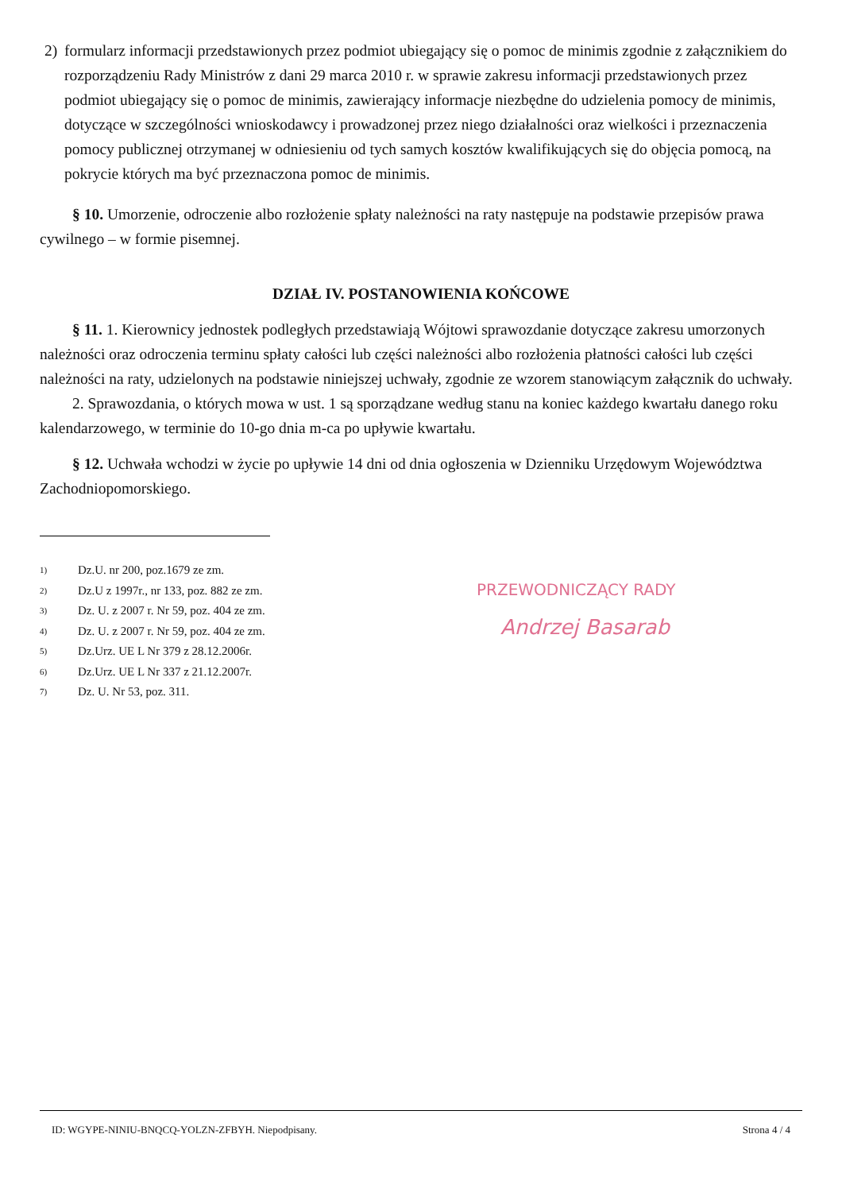2) formularz informacji przedstawionych przez podmiot ubiegający się o pomoc de minimis zgodnie z załącznikiem do rozporządzeniu Rady Ministrów z dani 29 marca 2010 r. w sprawie zakresu informacji przedstawionych przez podmiot ubiegający się o pomoc de minimis, zawierający informacje niezbędne do udzielenia pomocy de minimis, dotyczące w szczególności wnioskodawcy i prowadzonej przez niego działalności oraz wielkości i przeznaczenia pomocy publicznej otrzymanej w odniesieniu od tych samych kosztów kwalifikujących się do objęcia pomocą, na pokrycie których ma być przeznaczona pomoc de minimis.
§ 10. Umorzenie, odroczenie albo rozłożenie spłaty należności na raty następuje na podstawie przepisów prawa cywilnego – w formie pisemnej.
DZIAŁ IV. POSTANOWIENIA KOŃCOWE
§ 11. 1. Kierownicy jednostek podległych przedstawiają Wójtowi sprawozdanie dotyczące zakresu umorzonych należności oraz odroczenia terminu spłaty całości lub części należności albo rozłożenia płatności całości lub części należności na raty, udzielonych na podstawie niniejszej uchwały, zgodnie ze wzorem stanowiącym załącznik do uchwały.
2. Sprawozdania, o których mowa w ust. 1 są sporządzane według stanu na koniec każdego kwartału danego roku kalendarzowego, w terminie do 10-go dnia m-ca po upływie kwartału.
§ 12. Uchwała wchodzi w życie po upływie 14 dni od dnia ogłoszenia w Dzienniku Urzędowym Województwa Zachodniopomorskiego.
<sup>1)</sup> Dz.U. nr 200, poz.1679 ze zm.
<sup>2)</sup> Dz.U z 1997r., nr 133, poz. 882 ze zm.
<sup>3)</sup> Dz. U. z 2007 r. Nr 59, poz. 404 ze zm.
<sup>4)</sup> Dz. U. z 2007 r. Nr 59, poz. 404 ze zm.
<sup>5)</sup> Dz.Urz. UE L Nr 379 z 28.12.2006r.
<sup>6)</sup> Dz.Urz. UE L Nr 337 z 21.12.2007r.
<sup>7)</sup> Dz. U. Nr 53, poz. 311.
PRZEWODNICZĄCY RADY
Andrzej Basarab
ID: WGYPE-NINIU-BNQCQ-YOLZN-ZFBYH. Niepodpisany. Strona 4 / 4